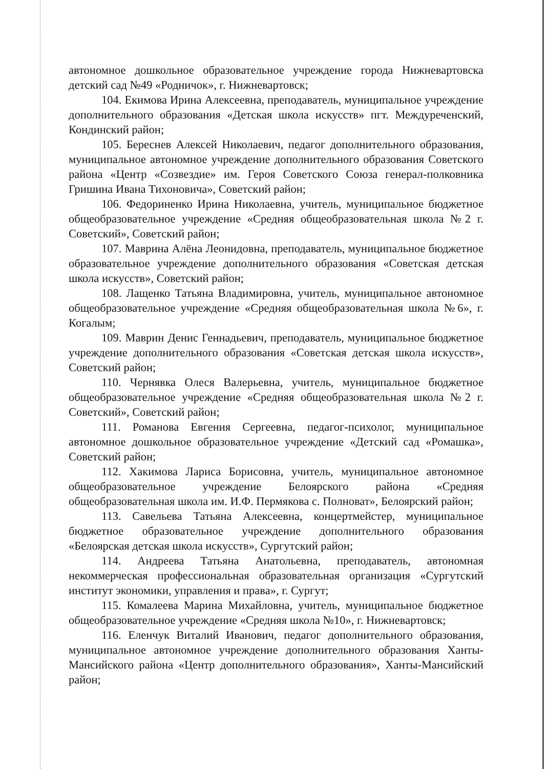автономное дошкольное образовательное учреждение города Нижневартовска детский сад №49 «Родничок», г. Нижневартовск;
104. Екимова Ирина Алексеевна, преподаватель, муниципальное учреждение дополнительного образования «Детская школа искусств» пгт. Междуреченский, Кондинский район;
105. Береснев Алексей Николаевич, педагог дополнительного образования, муниципальное автономное учреждение дополнительного образования Советского района «Центр «Созвездие» им. Героя Советского Союза генерал-полковника Гришина Ивана Тихоновича», Советский район;
106. Федориненко Ирина Николаевна, учитель, муниципальное бюджетное общеобразовательное учреждение «Средняя общеобразовательная школа №2 г. Советский», Советский район;
107. Маврина Алёна Леонидовна, преподаватель, муниципальное бюджетное образовательное учреждение дополнительного образования «Советская детская школа искусств», Советский район;
108. Лащенко Татьяна Владимировна, учитель, муниципальное автономное общеобразовательное учреждение «Средняя общеобразовательная школа №6», г. Когалым;
109. Маврин Денис Геннадьевич, преподаватель, муниципальное бюджетное учреждение дополнительного образования «Советская детская школа искусств», Советский район;
110. Чернявка Олеся Валерьевна, учитель, муниципальное бюджетное общеобразовательное учреждение «Средняя общеобразовательная школа №2 г. Советский», Советский район;
111. Романова Евгения Сергеевна, педагог-психолог, муниципальное автономное дошкольное образовательное учреждение «Детский сад «Ромашка», Советский район;
112. Хакимова Лариса Борисовна, учитель, муниципальное автономное общеобразовательное учреждение Белоярского района «Средняя общеобразовательная школа им. И.Ф. Пермякова с. Полноват», Белоярский район;
113. Савельева Татьяна Алексеевна, концертмейстер, муниципальное бюджетное образовательное учреждение дополнительного образования «Белоярская детская школа искусств», Сургутский район;
114. Андреева Татьяна Анатольевна, преподаватель, автономная некоммерческая профессиональная образовательная организация «Сургутский институт экономики, управления и права», г. Сургут;
115. Комалеева Марина Михайловна, учитель, муниципальное бюджетное общеобразовательное учреждение «Средняя школа №10», г. Нижневартовск;
116. Еленчук Виталий Иванович, педагог дополнительного образования, муниципальное автономное учреждение дополнительного образования Ханты-Мансийского района «Центр дополнительного образования», Ханты-Мансийский район;